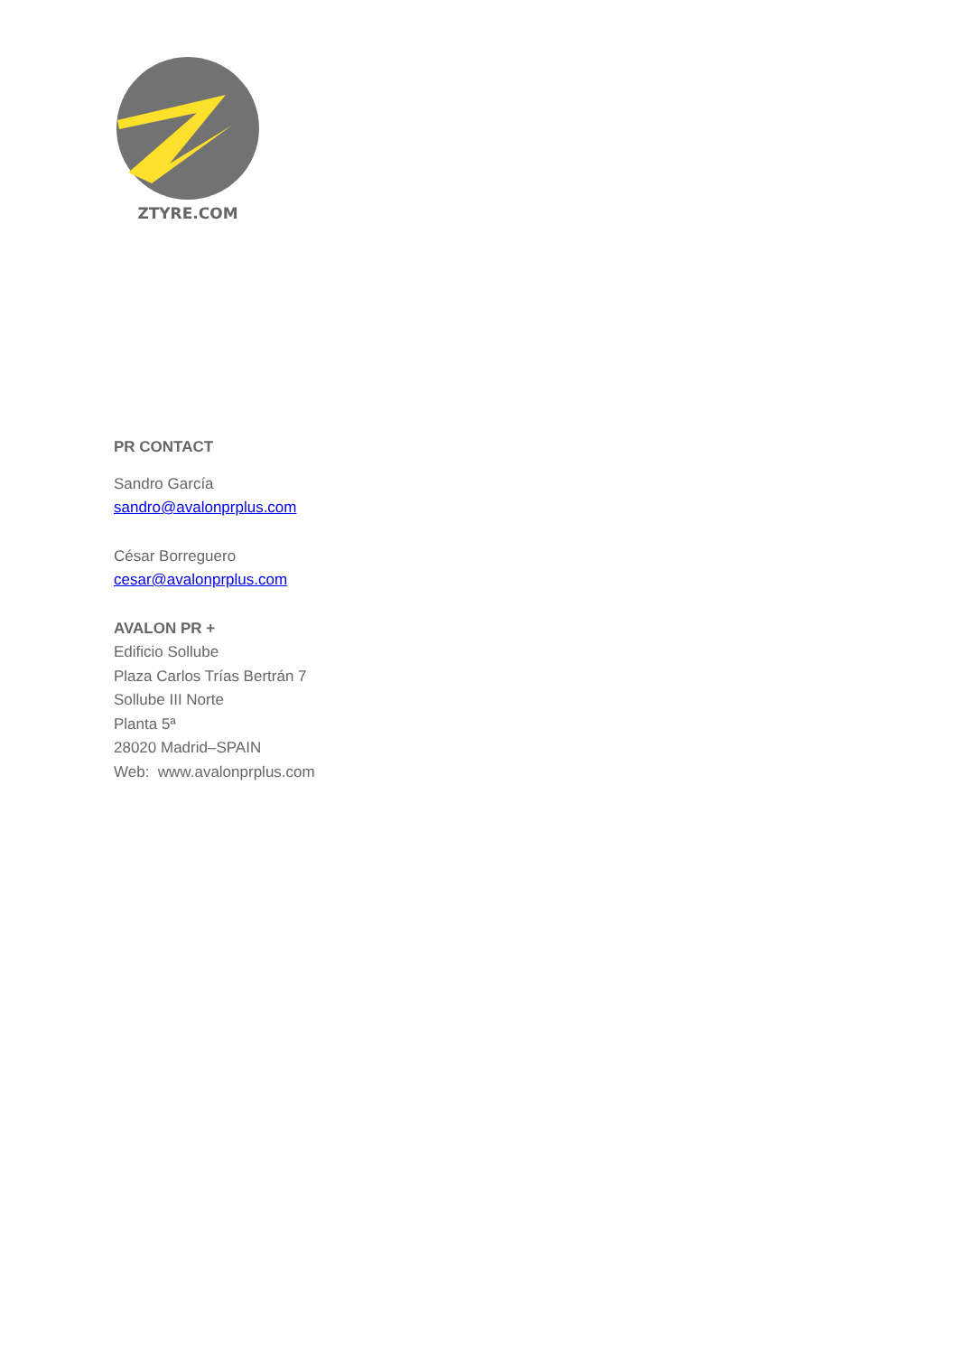ZTYRE.COM
PR CONTACT
Sandro García
sandro@avalonprplus.com
César Borreguero
cesar@avalonprplus.com
AVALON PR +
Edificio Sollube
Plaza Carlos Trías Bertrán 7
Sollube III Norte
Planta 5ª
28020 Madrid–SPAIN
Web: www.avalonprplus.com